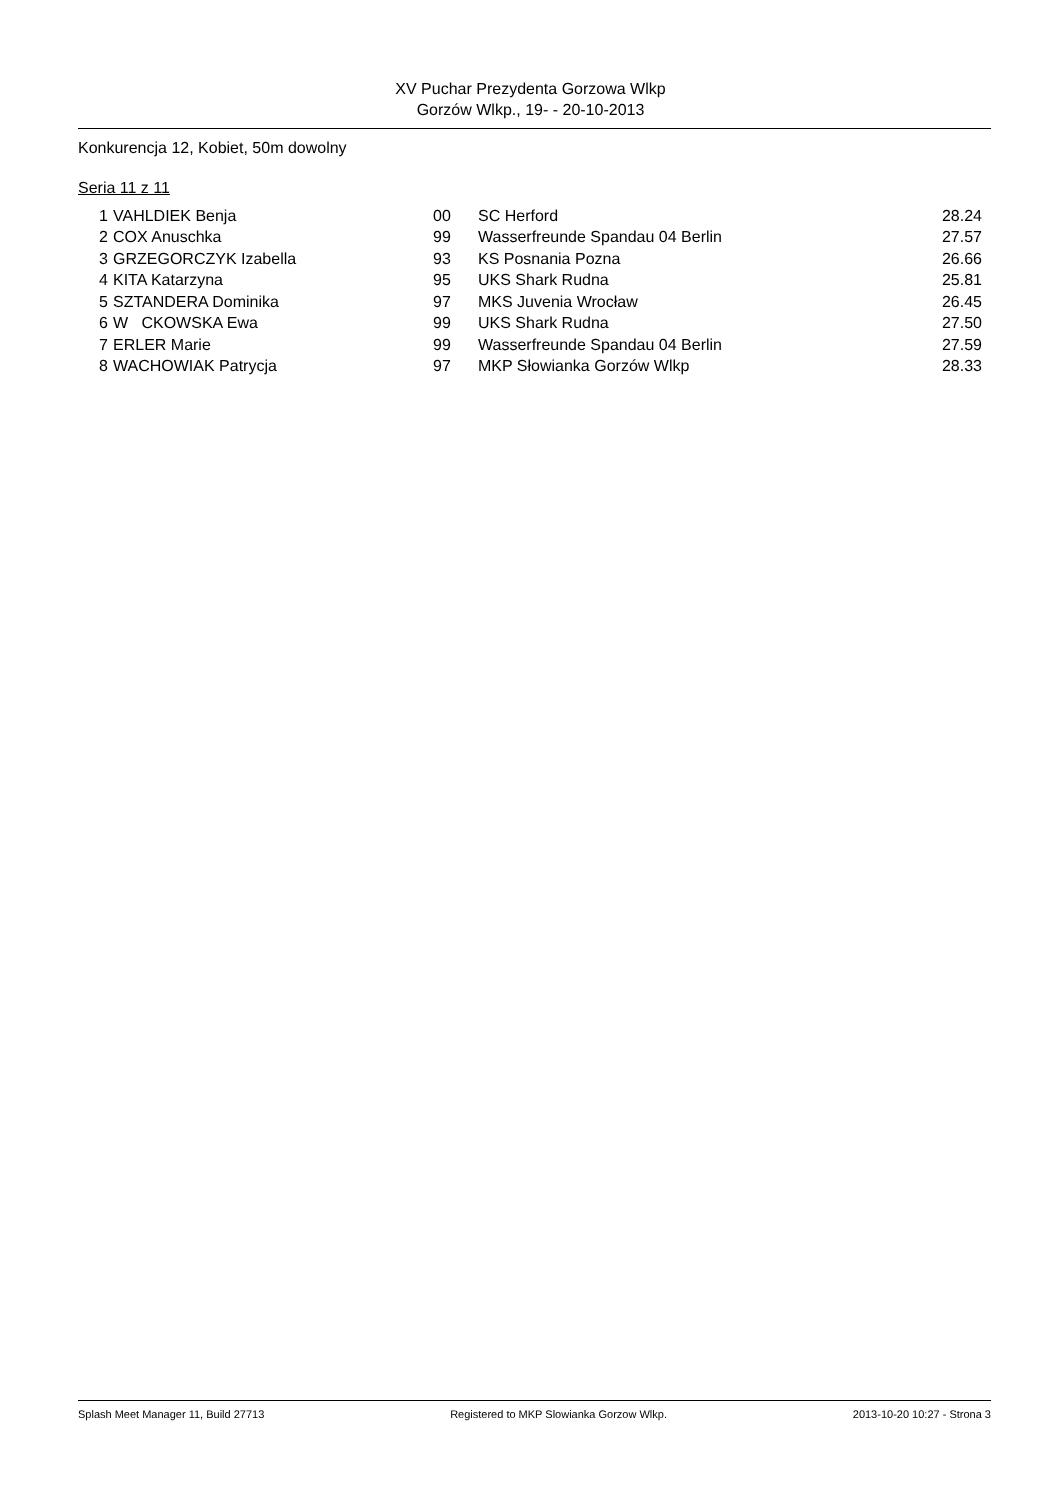XV Puchar Prezydenta Gorzowa Wlkp
Gorzów Wlkp., 19- - 20-10-2013
Konkurencja 12, Kobiet, 50m dowolny
Seria 11 z 11
| 1 | | VAHLDIEK Benja | 00 | | SC Herford | 28.24 |
| 2 | | COX Anuschka | 99 | | Wasserfreunde Spandau 04 Berlin | 27.57 |
| 3 | | GRZEGORCZYK Izabella | 93 | | KS Posnania Pozna | 26.66 |
| 4 | | KITA Katarzyna | 95 | | UKS Shark Rudna | 25.81 |
| 5 | | SZTANDERA Dominika | 97 | | MKS Juvenia Wrocław | 26.45 |
| 6 | | W CKOWSKA Ewa | 99 | | UKS Shark Rudna | 27.50 |
| 7 | | ERLER Marie | 99 | | Wasserfreunde Spandau 04 Berlin | 27.59 |
| 8 | | WACHOWIAK Patrycja | 97 | | MKP Słowianka Gorzów Wlkp | 28.33 |
Splash Meet Manager 11, Build 27713 Registered to MKP Slowianka Gorzow Wlkp. 2013-10-20 10:27 - Strona 3